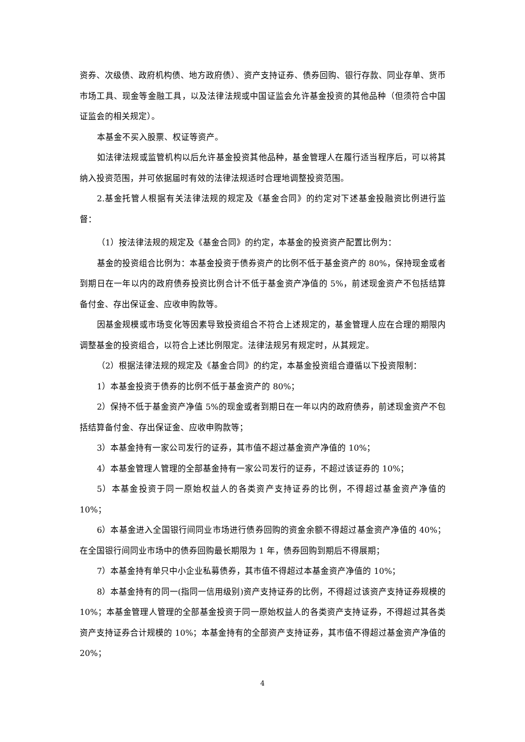资券、次级债、政府机构债、地方政府债）、资产支持证券、债券回购、银行存款、同业存单、货币市场工具、现金等金融工具，以及法律法规或中国证监会允许基金投资的其他品种（但须符合中国证监会的相关规定）。
本基金不买入股票、权证等资产。
如法律法规或监管机构以后允许基金投资其他品种，基金管理人在履行适当程序后，可以将其纳入投资范围，并可依据届时有效的法律法规适时合理地调整投资范围。
2.基金托管人根据有关法律法规的规定及《基金合同》的约定对下述基金投融资比例进行监督：
（1）按法律法规的规定及《基金合同》的约定，本基金的投资资产配置比例为：
基金的投资组合比例为：本基金投资于债券资产的比例不低于基金资产的 80%，保持现金或者到期日在一年以内的政府债券投资比例合计不低于基金资产净值的 5%，前述现金资产不包括结算备付金、存出保证金、应收申购款等。
因基金规模或市场变化等因素导致投资组合不符合上述规定的，基金管理人应在合理的期限内调整基金的投资组合，以符合上述比例限定。法律法规另有规定时，从其规定。
（2）根据法律法规的规定及《基金合同》的约定，本基金投资组合遵循以下投资限制：
1）本基金投资于债券的比例不低于基金资产的 80%；
2）保持不低于基金资产净值 5%的现金或者到期日在一年以内的政府债券，前述现金资产不包括结算备付金、存出保证金、应收申购款等；
3）本基金持有一家公司发行的证券，其市值不超过基金资产净值的 10%；
4）本基金管理人管理的全部基金持有一家公司发行的证券，不超过该证券的 10%；
5）本基金投资于同一原始权益人的各类资产支持证券的比例，不得超过基金资产净值的 10%；
6）本基金进入全国银行间同业市场进行债券回购的资金余额不得超过基金资产净值的 40%；在全国银行间同业市场中的债券回购最长期限为 1 年，债券回购到期后不得展期；
7）本基金持有单只中小企业私募债券，其市值不得超过本基金资产净值的 10%；
8）本基金持有的同一(指同一信用级别)资产支持证券的比例，不得超过该资产支持证券规模的 10%；本基金管理人管理的全部基金投资于同一原始权益人的各类资产支持证券，不得超过其各类资产支持证券合计规模的 10%；本基金持有的全部资产支持证券，其市值不得超过基金资产净值的 20%；
4